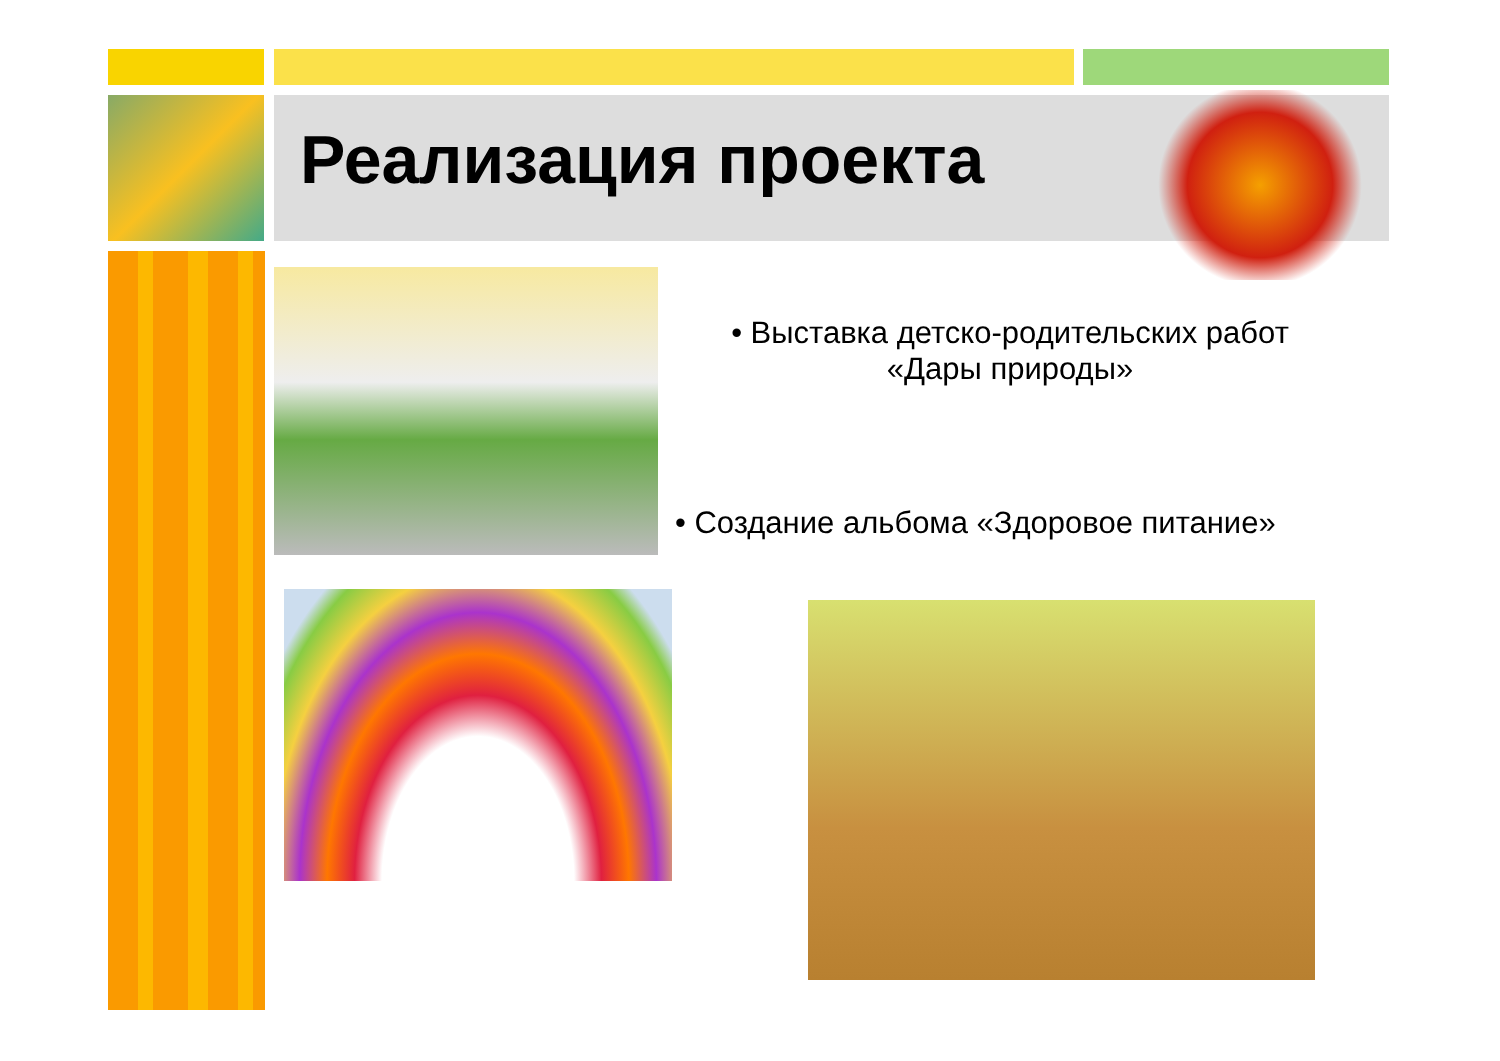Реализация проекта
• Выставка детско-родительских работ «Дары природы»
• Создание альбома «Здоровое питание»